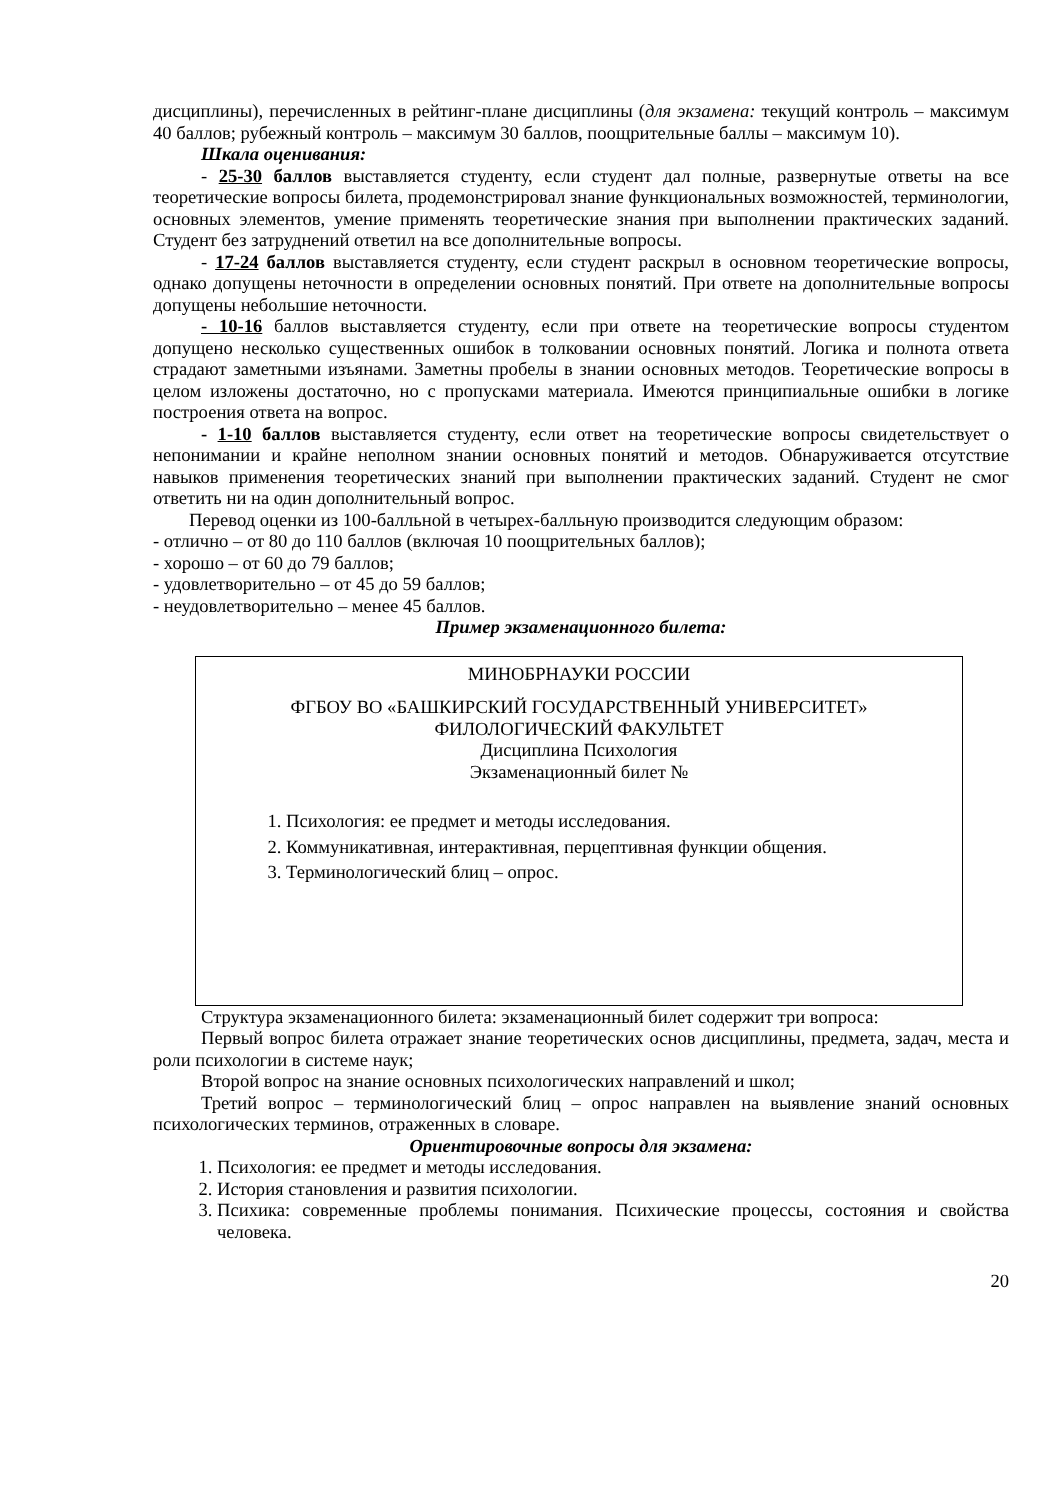дисциплины), перечисленных в рейтинг-плане дисциплины (для экзамена: текущий контроль – максимум 40 баллов; рубежный контроль – максимум 30 баллов, поощрительные баллы – максимум 10).
Шкала оценивания:
- 25-30 баллов выставляется студенту, если студент дал полные, развернутые ответы на все теоретические вопросы билета, продемонстрировал знание функциональных возможностей, терминологии, основных элементов, умение применять теоретические знания при выполнении практических заданий. Студент без затруднений ответил на все дополнительные вопросы.
- 17-24 баллов выставляется студенту, если студент раскрыл в основном теоретические вопросы, однако допущены неточности в определении основных понятий. При ответе на дополнительные вопросы допущены небольшие неточности.
- 10-16 баллов выставляется студенту, если при ответе на теоретические вопросы студентом допущено несколько существенных ошибок в толковании основных понятий. Логика и полнота ответа страдают заметными изъянами. Заметны пробелы в знании основных методов. Теоретические вопросы в целом изложены достаточно, но с пропусками материала. Имеются принципиальные ошибки в логике построения ответа на вопрос.
- 1-10 баллов выставляется студенту, если ответ на теоретические вопросы свидетельствует о непонимании и крайне неполном знании основных понятий и методов. Обнаруживается отсутствие навыков применения теоретических знаний при выполнении практических заданий. Студент не смог ответить ни на один дополнительный вопрос.
Перевод оценки из 100-балльной в четырех-балльную производится следующим образом:
- отлично – от 80 до 110 баллов (включая 10 поощрительных баллов);
- хорошо – от 60 до 79 баллов;
- удовлетворительно – от 45 до 59 баллов;
- неудовлетворительно – менее 45 баллов.
Пример экзаменационного билета:
МИНОБРНАУКИ РОССИИ
ФГБОУ ВО «БАШКИРСКИЙ ГОСУДАРСТВЕННЫЙ УНИВЕРСИТЕТ»
ФИЛОЛОГИЧЕСКИЙ ФАКУЛЬТЕТ
Дисциплина Психология
Экзаменационный билет №
1. Психология: ее предмет и методы исследования.
2. Коммуникативная, интерактивная, перцептивная функции общения.
3. Терминологический блиц – опрос.
Структура экзаменационного билета: экзаменационный билет содержит три вопроса:
Первый вопрос билета отражает знание теоретических основ дисциплины, предмета, задач, места и роли психологии в системе наук;
Второй вопрос на знание основных психологических направлений и школ;
Третий вопрос – терминологический блиц – опрос направлен на выявление знаний основных психологических терминов, отраженных в словаре.
Ориентировочные вопросы для экзамена:
1. Психология: ее предмет и методы исследования.
2. История становления и развития психологии.
3. Психика: современные проблемы понимания. Психические процессы, состояния и свойства человека.
20